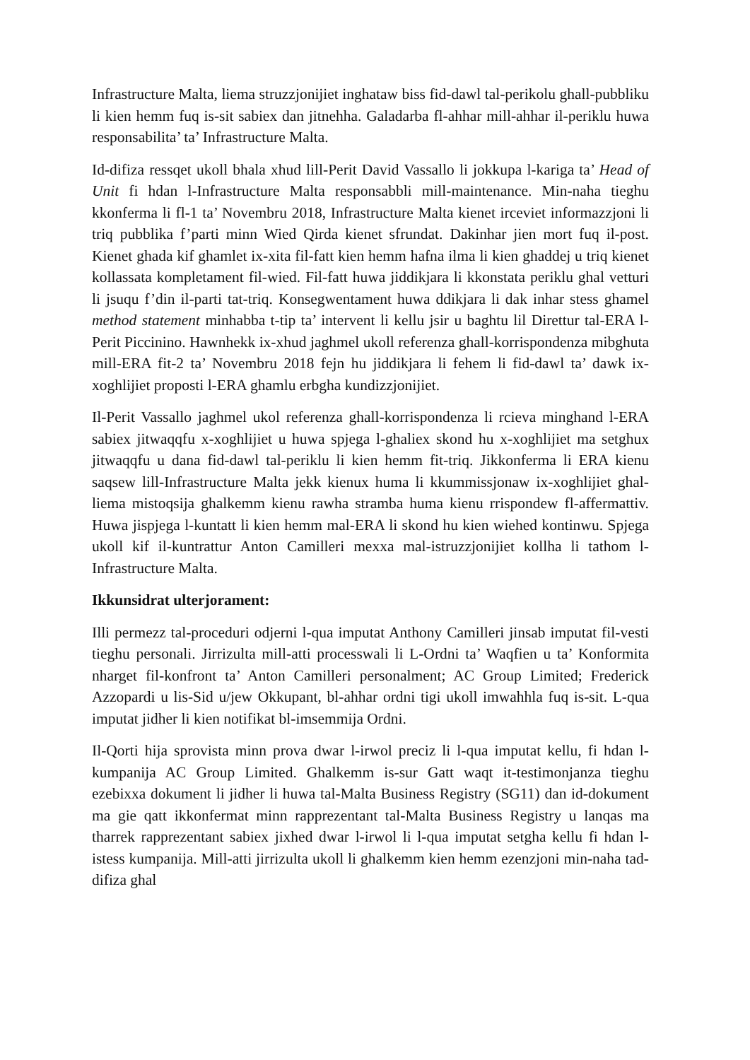Infrastructure Malta, liema struzzjonijiet inghataw biss fid-dawl tal-perikolu ghall-pubbliku li kien hemm fuq is-sit sabiex dan jitnehha. Galadarba fl-ahhar mill-ahhar il-periklu huwa responsabilita’ ta’ Infrastructure Malta.
Id-difiza ressqet ukoll bhala xhud lill-Perit David Vassallo li jokkupa l-kariga ta’ Head of Unit fi hdan l-Infrastructure Malta responsabbli mill-maintenance. Min-naha tieghu kkonferma li fl-1 ta’ Novembru 2018, Infrastructure Malta kienet irceviet informazzjoni li triq pubblika f’parti minn Wied Qirda kienet sfrundat. Dakinhar jien mort fuq il-post. Kienet ghada kif ghamlet ix-xita fil-fatt kien hemm hafna ilma li kien ghaddej u triq kienet kollassata kompletament fil-wied. Fil-fatt huwa jiddikjara li kkonstata periklu ghal vetturi li jsuqu f’din il-parti tat-triq. Konsegwentament huwa ddikjara li dak inhar stess ghamel method statement minhabba t-tip ta’ intervent li kellu jsir u baghtu lil Direttur tal-ERA l-Perit Piccinino. Hawnhekk ix-xhud jaghmel ukoll referenza ghall-korrispondenza mibghuta mill-ERA fit-2 ta’ Novembru 2018 fejn hu jiddikjara li fehem li fid-dawl ta’ dawk ix-xoghlijiet proposti l-ERA ghamlu erbgha kundizzjonijiet.
Il-Perit Vassallo jaghmel ukol referenza ghall-korrispondenza li rcieva minghand l-ERA sabiex jitwaqqfu x-xoghlijiet u huwa spjega l-ghaliex skond hu x-xoghlijiet ma setghux jitwaqqfu u dana fid-dawl tal-periklu li kien hemm fit-triq. Jikkonferma li ERA kienu saqsew lill-Infrastructure Malta jekk kienux huma li kkummissjonaw ix-xoghlijiet ghal-liema mistoqsija ghalkemm kienu rawha stramba huma kienu rrispondew fl-affermattiv. Huwa jispjega l-kuntatt li kien hemm mal-ERA li skond hu kien wiehed kontinwu. Spjega ukoll kif il-kuntrattur Anton Camilleri mexxa mal-istruzzjonijiet kollha li tathom l-Infrastructure Malta.
Ikkunsidrat ulterjorament:
Illi permezz tal-proceduri odjerni l-qua imputat Anthony Camilleri jinsab imputat fil-vesti tieghu personali. Jirrizulta mill-atti processwali li L-Ordni ta’ Waqfien u ta’ Konformita nharget fil-konfront ta’ Anton Camilleri personalment; AC Group Limited; Frederick Azzopardi u lis-Sid u/jew Okkupant, bl-ahhar ordni tigi ukoll imwahhla fuq is-sit. L-qua imputat jidher li kien notifikat bl-imsemmija Ordni.
Il-Qorti hija sprovista minn prova dwar l-irwol preciz li l-qua imputat kellu, fi hdan l-kumpanija AC Group Limited. Ghalkemm is-sur Gatt waqt it-testimonjanza tieghu ezebixxa dokument li jidher li huwa tal-Malta Business Registry (SG11) dan id-dokument ma gie qatt ikkonfermat minn rapprezentant tal-Malta Business Registry u lanqas ma tharrek rapprezentant sabiex jixhed dwar l-irwol li l-qua imputat setgha kellu fi hdan l-istess kumpanija. Mill-atti jirrizulta ukoll li ghalkemm kien hemm ezenzjoni min-naha tad-difiza ghal